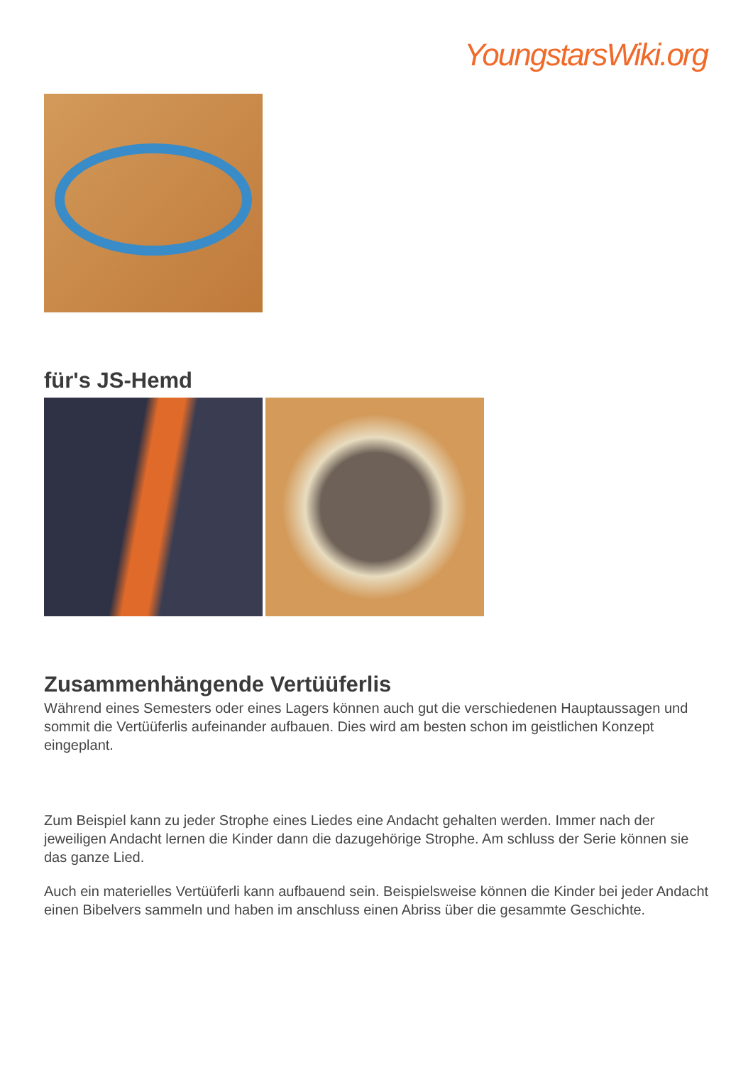YoungstarsWiki.org
für's JS-Hemd
Zusammenhängende Vertüüferlis
Während eines Semesters oder eines Lagers können auch gut die verschiedenen Hauptaussagen und sommit die Vertüüferlis aufeinander aufbauen. Dies wird am besten schon im geistlichen Konzept eingeplant.
Zum Beispiel kann zu jeder Strophe eines Liedes eine Andacht gehalten werden. Immer nach der jeweiligen Andacht lernen die Kinder dann die dazugehörige Strophe. Am schluss der Serie können sie das ganze Lied.
Auch ein materielles Vertüüferli kann aufbauend sein. Beispielsweise können die Kinder bei jeder Andacht einen Bibelvers sammeln und haben im anschluss einen Abriss über die gesammte Geschichte.